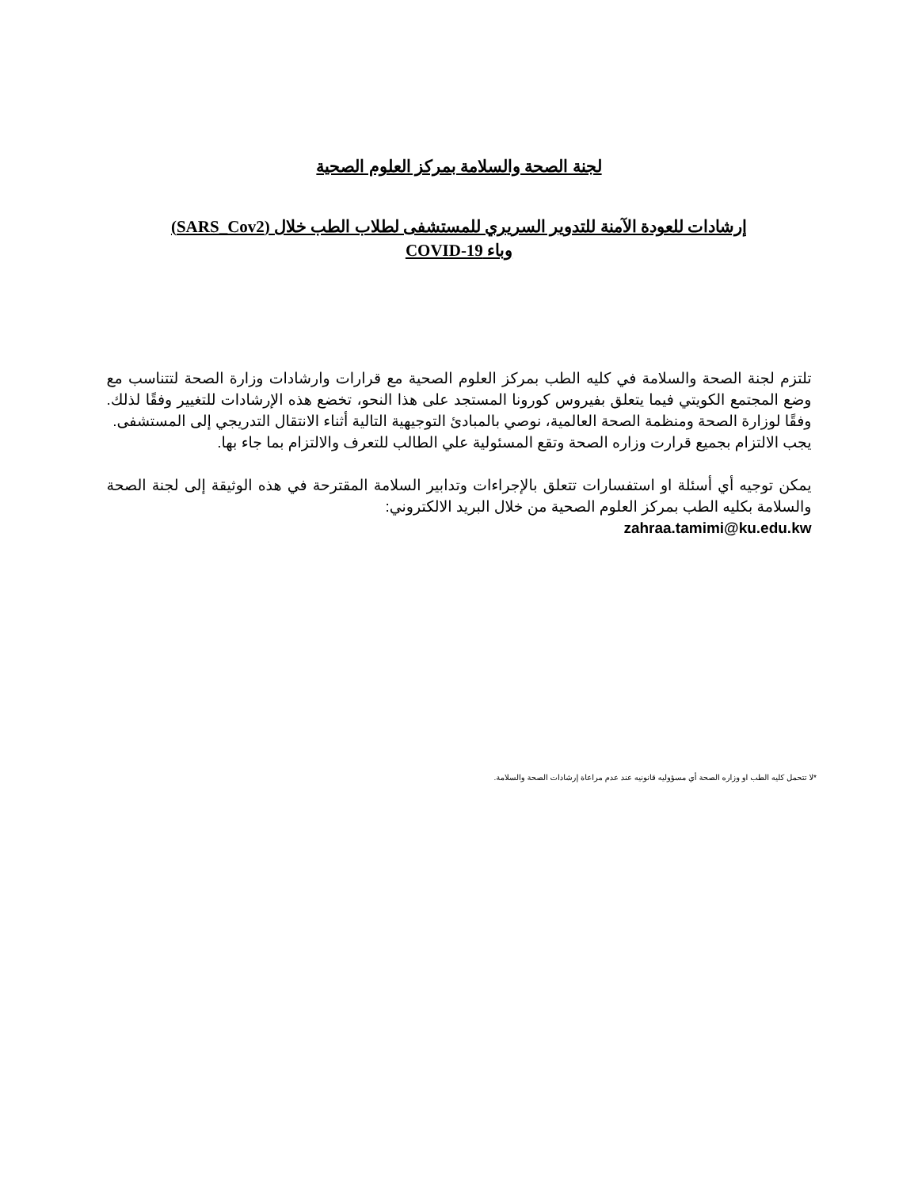لجنة الصحة والسلامة بمركز العلوم الصحية
إرشادات للعودة الآمنة للتدوير السريري للمستشفى لطلاب الطب خلال (SARS_Cov2)
وباء COVID-19
تلتزم لجنة الصحة والسلامة في كليه الطب بمركز العلوم الصحية مع قرارات وارشادات وزارة الصحة لتتناسب مع وضع المجتمع الكويتي فيما يتعلق بفيروس كورونا المستجد على هذا النحو، تخضع هذه الإرشادات للتغيير وفقًا لذلك. وفقًا لوزارة الصحة ومنظمة الصحة العالمية، نوصي بالمبادئ التوجيهية التالية أثناء الانتقال التدريجي إلى المستشفى.
يجب الالتزام بجميع قرارت وزاره الصحة وتقع المسئولية علي الطالب للتعرف والالتزام بما جاء بها.
يمكن توجيه أي أسئلة او استفسارات تتعلق بالإجراءات وتدابير السلامة المقترحة في هذه الوثيقة إلى لجنة الصحة والسلامة بكليه الطب بمركز العلوم الصحية من خلال البريد الالكتروني:
zahraa.tamimi@ku.edu.kw
*لا تتحمل كليه الطب او وزاره الصحة أي مسؤوليه قانونيه عند عدم مراعاة إرشادات الصحة والسلامة.